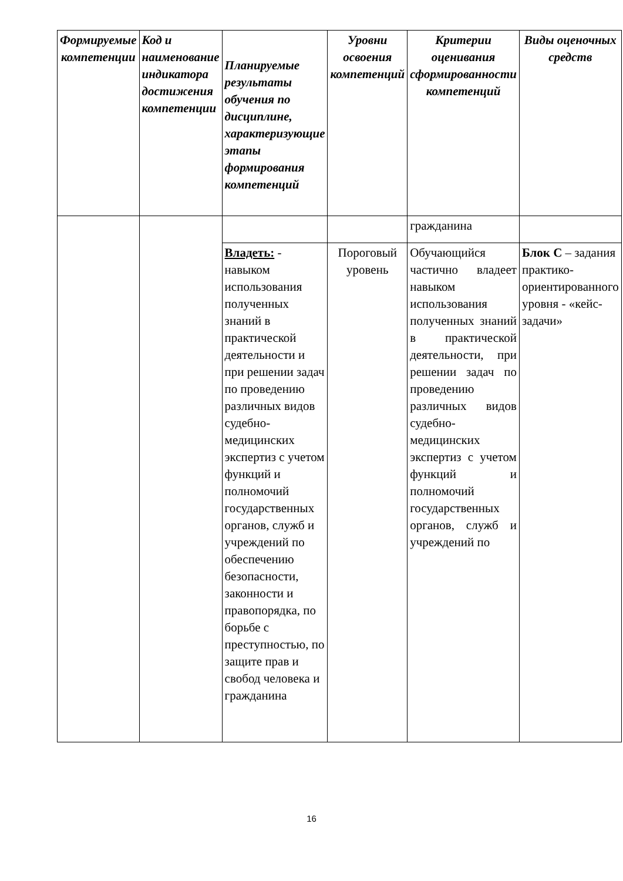| Формируемые компетенции | Код и наименование индикатора достижения компетенции | Планируемые результаты обучения по дисциплине, характеризующие этапы формирования компетенций | Уровни освоения компетенций | Критерии оценивания сформированности компетенций | Виды оценочных средств |
| --- | --- | --- | --- | --- | --- |
| | | | | гражданина | |
| | | Владеть: - навыком использования полученных знаний в практической деятельности и при решении задач по проведению различных видов судебно-медицинских экспертиз с учетом функций и полномочий государственных органов, служб и учреждений по обеспечению безопасности, законности и правопорядка, по борьбе с преступностью, по защите прав и свобод человека и гражданина | Пороговый уровень | Обучающийся частично владеет навыком использования полученных знаний в практической деятельности, при решении задач по проведению различных видов судебно-медицинских экспертиз с учетом функций и полномочий государственных органов, служб и учреждений по | Блок С – задания практико-ориентированного уровня - «кейс-задачи» |
16